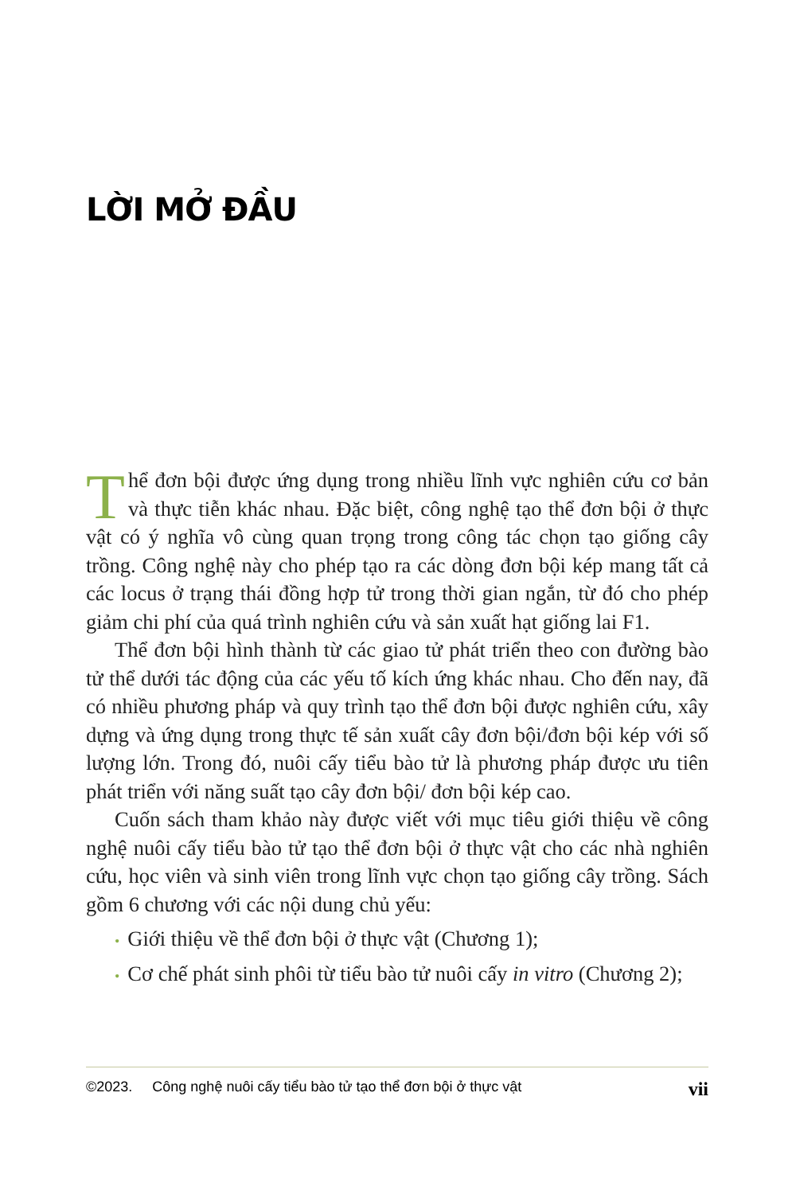LỜI MỞ ĐẦU
Thể đơn bội được ứng dụng trong nhiều lĩnh vực nghiên cứu cơ bản và thực tiễn khác nhau. Đặc biệt, công nghệ tạo thể đơn bội ở thực vật có ý nghĩa vô cùng quan trọng trong công tác chọn tạo giống cây trồng. Công nghệ này cho phép tạo ra các dòng đơn bội kép mang tất cả các locus ở trạng thái đồng hợp tử trong thời gian ngắn, từ đó cho phép giảm chi phí của quá trình nghiên cứu và sản xuất hạt giống lai F1.
Thể đơn bội hình thành từ các giao tử phát triển theo con đường bào tử thể dưới tác động của các yếu tố kích ứng khác nhau. Cho đến nay, đã có nhiều phương pháp và quy trình tạo thể đơn bội được nghiên cứu, xây dựng và ứng dụng trong thực tế sản xuất cây đơn bội/đơn bội kép với số lượng lớn. Trong đó, nuôi cấy tiểu bào tử là phương pháp được ưu tiên phát triển với năng suất tạo cây đơn bội/ đơn bội kép cao.
Cuốn sách tham khảo này được viết với mục tiêu giới thiệu về công nghệ nuôi cấy tiểu bào tử tạo thể đơn bội ở thực vật cho các nhà nghiên cứu, học viên và sinh viên trong lĩnh vực chọn tạo giống cây trồng. Sách gồm 6 chương với các nội dung chủ yếu:
• Giới thiệu về thể đơn bội ở thực vật (Chương 1);
• Cơ chế phát sinh phôi từ tiểu bào tử nuôi cấy in vitro (Chương 2);
©2023. Công nghệ nuôi cấy tiểu bào tử tạo thể đơn bội ở thực vật vii